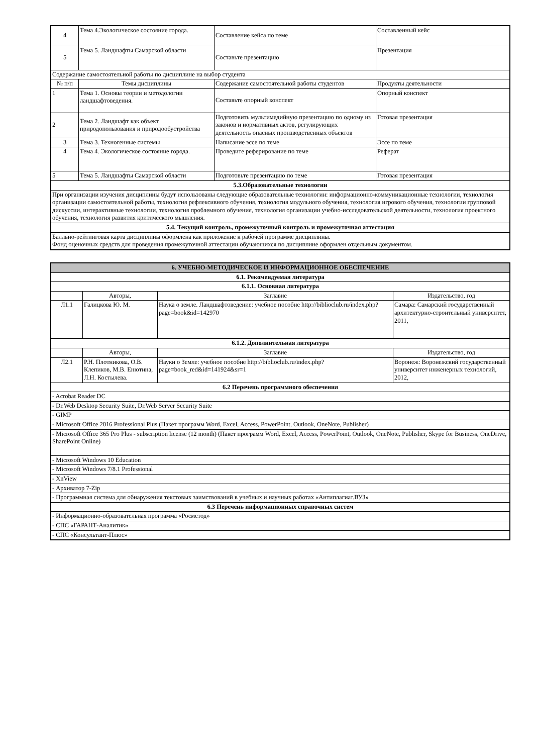| 4 | Тема 4.Экологическое состояние города. | Составление кейса по теме | Составленный кейс |
| 5 | Тема 5. Ландшафты Самарской области | Составьте презентацию | Презентация |
| Содержание самостоятельной работы по дисциплине на выбор студента | | | |
| № п/п | Темы дисциплины | Содержание самостоятельной работы студентов | Продукты деятельности |
| 1 | Тема 1. Основы теории и методологии ландшафтоведения. | Составьте опорный конспект | Опорный конспект |
| 2 | Тема 2. Ландшафт как объект природопользования и природообустройства | Подготовить мультимедийную презентацию по одному из законов и нормативных актов, регулирующих деятельность опасных производственных объектов | Готовая презентация |
| 3 | Тема 3. Техногенные системы | Написание эссе по теме | Эссе по теме |
| 4 | Тема 4. Экологическое состояние города. | Проведите реферирование по теме | Реферат |
| 5 | Тема 5. Ландшафты Самарской области | Подготовьте презентацию по теме | Готовая презентация |
| 5.3.Образовательные технологии | | | |
| При организации изучения дисциплины будут использованы следующие образовательные технологии: информационно-коммуникационные технологии, технология организации самостоятельной работы, технология рефлексивного обучения, технология модульного обучения, технология игрового обучения, технологии групповой дискуссии, интерактивные технологии, технология проблемного обучения, технология организации учебно-исследовательской деятельности, технология проектного обучения, технология развития критического мышления. | | | |
| 5.4. Текущий контроль, промежуточный контроль и промежуточная аттестация | | | |
| Балльно-рейтинговая карта дисциплины оформлена как приложение к рабочей программе дисциплины. Фонд оценочных средств для проведения промежуточной аттестации обучающихся по дисциплине оформлен отдельным документом. | | | |
| 6. УЧЕБНО-МЕТОДИЧЕСКОЕ И ИНФОРМАЦИОННОЕ ОБЕСПЕЧЕНИЕ | | | |
| 6.1. Рекомендуемая литература | | | |
| 6.1.1. Основная литература | | | |
| | Авторы, | Заглавие | Издательство, год |
| Л1.1 | Галицкова Ю. М. | Наука о земле. Ландшафтоведение: учебное пособие http://biblioclub.ru/index.php?page=book&id=142970 | Самара: Самарский государственный архитектурно-строительный университет, 2011, |
| 6.1.2. Дополнительная литература | | | |
| | Авторы, | Заглавие | Издательство, год |
| Л2.1 | Р.Н. Плотникова, О.В. Клепиков, М.В. Енютина, Л.Н. Костылева. | Науки о Земле: учебное пособие http://biblioclub.ru/index.php?page=book_red&id=141924&sr=1 | Воронеж: Воронежский государственный университет инженерных технологий, 2012, |
| 6.2 Перечень программного обеспечения | | | |
| - Acrobat Reader DC | | | |
| - Dr.Web Desktop Security Suite, Dr.Web Server Security Suite | | | |
| - GIMP | | | |
| - Microsoft Office 2016 Professional Plus (Пакет программ Word, Excel, Access, PowerPoint, Outlook, OneNote, Publisher) | | | |
| - Microsoft Office 365 Pro Plus - subscription license (12 month) (Пакет программ Word, Excel, Access, PowerPoint, Outlook, OneNote, Publisher, Skype for Business, OneDrive, SharePoint Online) | | | |
| - Microsoft Windows 10 Education | | | |
| - Microsoft Windows 7/8.1 Professional | | | |
| - XnView | | | |
| - Архиватор 7-Zip | | | |
| - Программная система для обнаружения текстовых заимствований в учебных и научных работах «Антиплагиат.ВУЗ» | | | |
| 6.3 Перечень информационных справочных систем | | | |
| - Информационно-образовательная программа «Росметод» | | | |
| - СПС «ГАРАНТ-Аналитик» | | | |
| - СПС «Консультант-Плюс» | | | |